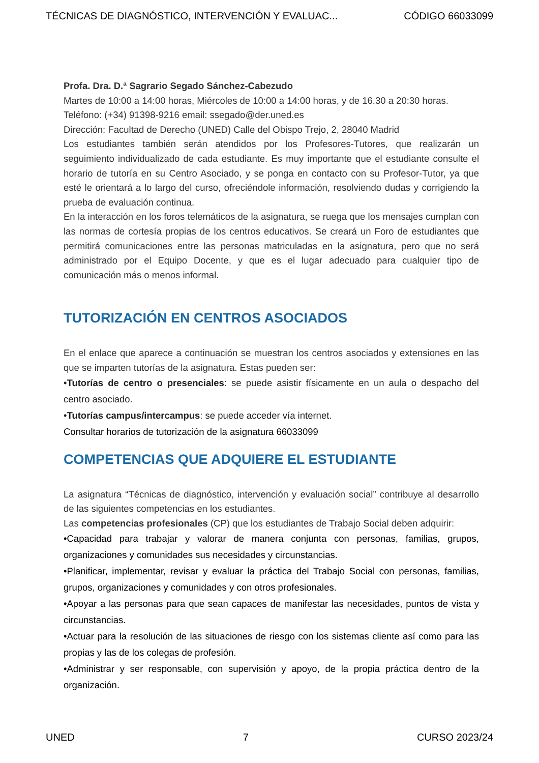TÉCNICAS DE DIAGNÓSTICO, INTERVENCIÓN Y EVALUAC... CÓDIGO 66033099
Profa. Dra. D.ª Sagrario Segado Sánchez-Cabezudo
Martes de 10:00 a 14:00 horas, Miércoles de 10:00 a 14:00 horas, y de 16.30 a 20:30 horas.
Teléfono: (+34) 91398-9216 email: ssegado@der.uned.es
Dirección: Facultad de Derecho (UNED) Calle del Obispo Trejo, 2, 28040 Madrid
Los estudiantes también serán atendidos por los Profesores-Tutores, que realizarán un seguimiento individualizado de cada estudiante. Es muy importante que el estudiante consulte el horario de tutoría en su Centro Asociado, y se ponga en contacto con su Profesor-Tutor, ya que esté le orientará a lo largo del curso, ofreciéndole información, resolviendo dudas y corrigiendo la prueba de evaluación continua.
En la interacción en los foros telemáticos de la asignatura, se ruega que los mensajes cumplan con las normas de cortesía propias de los centros educativos. Se creará un Foro de estudiantes que permitirá comunicaciones entre las personas matriculadas en la asignatura, pero que no será administrado por el Equipo Docente, y que es el lugar adecuado para cualquier tipo de comunicación más o menos informal.
TUTORIZACIÓN EN CENTROS ASOCIADOS
En el enlace que aparece a continuación se muestran los centros asociados y extensiones en las que se imparten tutorías de la asignatura. Estas pueden ser:
•Tutorías de centro o presenciales: se puede asistir físicamente en un aula o despacho del centro asociado.
•Tutorías campus/intercampus: se puede acceder vía internet.
Consultar horarios de tutorización de la asignatura 66033099
COMPETENCIAS QUE ADQUIERE EL ESTUDIANTE
La asignatura “Técnicas de diagnóstico, intervención y evaluación social” contribuye al desarrollo de las siguientes competencias en los estudiantes.
Las competencias profesionales (CP) que los estudiantes de Trabajo Social deben adquirir:
•Capacidad para trabajar y valorar de manera conjunta con personas, familias, grupos, organizaciones y comunidades sus necesidades y circunstancias.
•Planificar, implementar, revisar y evaluar la práctica del Trabajo Social con personas, familias, grupos, organizaciones y comunidades y con otros profesionales.
•Apoyar a las personas para que sean capaces de manifestar las necesidades, puntos de vista y circunstancias.
•Actuar para la resolución de las situaciones de riesgo con los sistemas cliente así como para las propias y las de los colegas de profesión.
•Administrar y ser responsable, con supervisión y apoyo, de la propia práctica dentro de la organización.
UNED 7 CURSO 2023/24